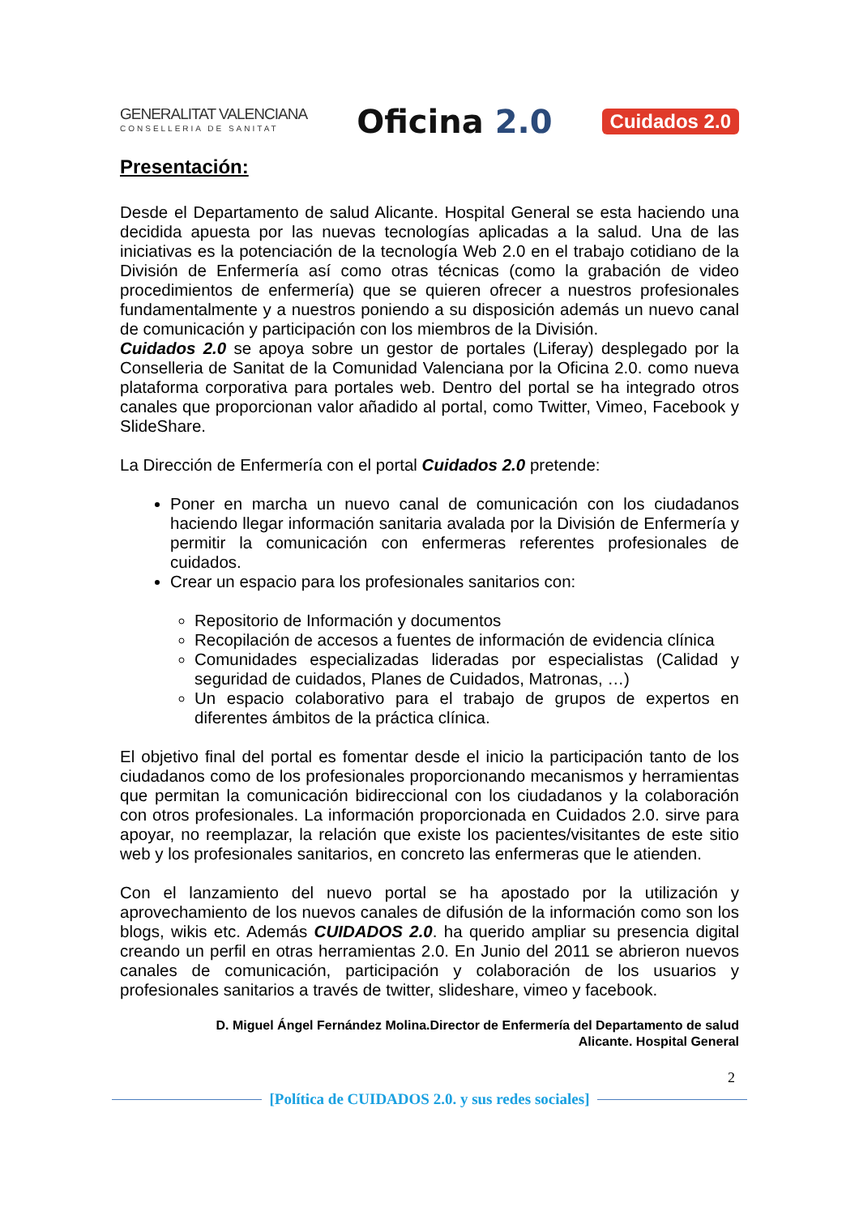GENERALITAT VALENCIANA
CONSELLERIA DE SANITAT
Oficina 2.0
Cuidados 2.0
Presentación:
Desde el Departamento de salud Alicante. Hospital General se esta haciendo una decidida apuesta por las nuevas tecnologías aplicadas a la salud. Una de las iniciativas es la potenciación de la tecnología Web 2.0 en el trabajo cotidiano de la División de Enfermería así como otras técnicas (como la grabación de video procedimientos de enfermería) que se quieren ofrecer a nuestros profesionales fundamentalmente y a nuestros poniendo a su disposición además un nuevo canal de comunicación y participación con los miembros de la División.
Cuidados 2.0 se apoya sobre un gestor de portales (Liferay) desplegado por la Conselleria de Sanitat de la Comunidad Valenciana por la Oficina 2.0. como nueva plataforma corporativa para portales web. Dentro del portal se ha integrado otros canales que proporcionan valor añadido al portal, como Twitter, Vimeo, Facebook y SlideShare.
La Dirección de Enfermería con el portal Cuidados 2.0 pretende:
Poner en marcha un nuevo canal de comunicación con los ciudadanos haciendo llegar información sanitaria avalada por la División de Enfermería y permitir la comunicación con enfermeras referentes profesionales de cuidados.
Crear un espacio para los profesionales sanitarios con:
Repositorio de Información y documentos
Recopilación de accesos a fuentes de información de evidencia clínica
Comunidades especializadas lideradas por especialistas (Calidad y seguridad de cuidados, Planes de Cuidados, Matronas, …)
Un espacio colaborativo para el trabajo de grupos de expertos en diferentes ámbitos de la práctica clínica.
El objetivo final del portal es fomentar desde el inicio la participación tanto de los ciudadanos como de los profesionales proporcionando mecanismos y herramientas que permitan la comunicación bidireccional con los ciudadanos y la colaboración con otros profesionales. La información proporcionada en Cuidados 2.0. sirve para apoyar, no reemplazar, la relación que existe los pacientes/visitantes de este sitio web y los profesionales sanitarios, en concreto las enfermeras que le atienden.
Con el lanzamiento del nuevo portal se ha apostado por la utilización y aprovechamiento de los nuevos canales de difusión de la información como son los blogs, wikis etc. Además CUIDADOS 2.0. ha querido ampliar su presencia digital creando un perfil en otras herramientas 2.0. En Junio del 2011 se abrieron nuevos canales de comunicación, participación y colaboración de los usuarios y profesionales sanitarios a través de twitter, slideshare, vimeo y facebook.
D. Miguel Ángel Fernández Molina.Director de Enfermería del Departamento de salud
Alicante. Hospital General
2
[Política de CUIDADOS 2.0. y sus redes sociales]